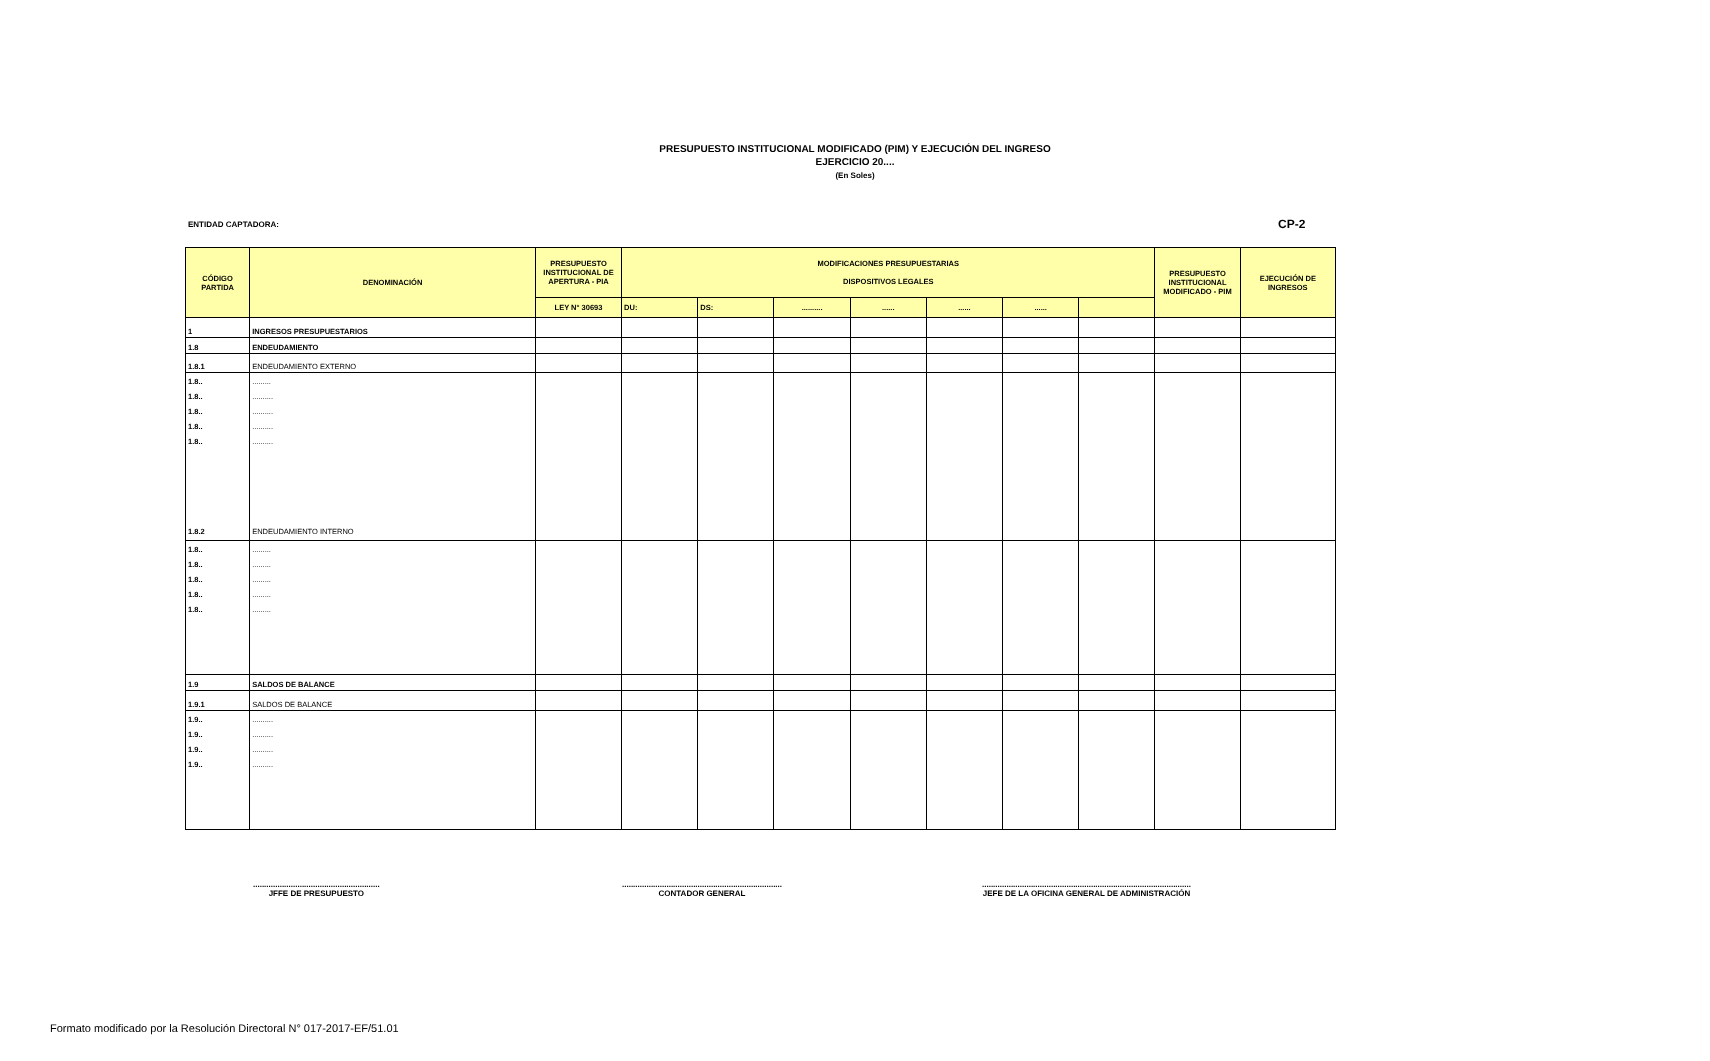PRESUPUESTO INSTITUCIONAL MODIFICADO (PIM) Y EJECUCIÓN DEL INGRESO
EJERCICIO 20....
(En Soles)
ENTIDAD CAPTADORA: CP-2
| CÓDIGO PARTIDA | DENOMINACIÓN | PRESUPUESTO INSTITUCIONAL DE APERTURA - PIA | MODIFICACIONES PRESUPUESTARIAS DISPOSITIVOS LEGALES | | | | | | | PRESUPUESTO INSTITUCIONAL MODIFICADO - PIM | EJECUCIÓN DE INGRESOS |
| --- | --- | --- | --- | --- | --- | --- | --- | --- | --- | --- | --- |
| | | LEY N° 30693 | DU: | DS: | .......... | ...... | ...... | ...... | | | |
| 1 | INGRESOS PRESUPUESTARIOS | | | | | | | | | | |
| 1.8 | ENDEUDAMIENTO | | | | | | | | | | |
| 1.8.1 | ENDEUDAMIENTO EXTERNO | | | | | | | | | | |
| 1.8.. 1.8.. 1.8.. 1.8.. 1.8.. 1.8.2 | ......... .......... .......... .......... .......... ENDEUDAMIENTO INTERNO | | | | | | | | | | |
| 1.8.. 1.8.. 1.8.. 1.8.. 1.8.. | ......... ......... ......... ......... ......... | | | | | | | | | | |
| 1.9 | SALDOS DE BALANCE | | | | | | | | | | |
| 1.9.1 | SALDOS DE BALANCE | | | | | | | | | | |
| 1.9.. 1.9.. 1.9.. 1.9.. | .......... .......... .......... .......... | | | | | | | | | | |
.........................................................
JFFE DE PRESUPUESTO
........................................................................
CONTADOR GENERAL
..............................................................................................
JEFE DE LA OFICINA GENERAL DE ADMINISTRACIÓN
Formato modificado por la Resolución Directoral N° 017-2017-EF/51.01